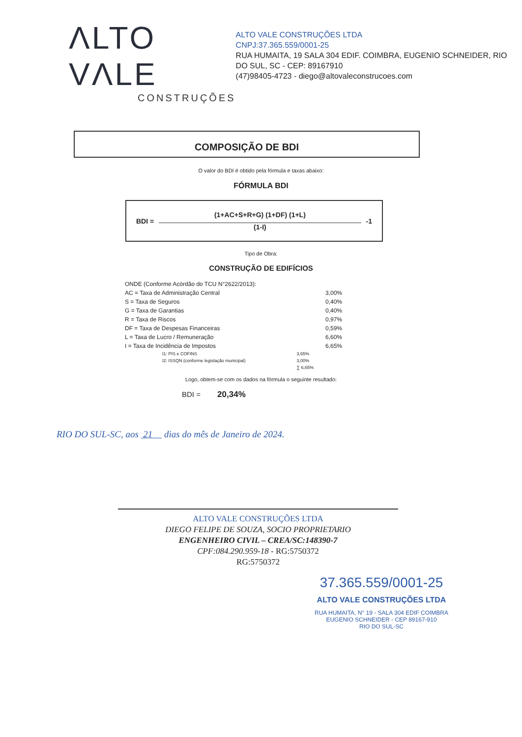ΛLTO VΛLE
CONSTRUÇÕES
ALTO VALE CONSTRUÇÕES LTDA
CNPJ:37.365.559/0001-25
RUA HUMAITA, 19 SALA 304 EDIF. COIMBRA, EUGENIO SCHNEIDER, RIO DO SUL, SC - CEP: 89167910
(47)98405-4723 - diego@altovaleconstrucoes.com
COMPOSIÇÃO DE BDI
O valor do BDI é obtido pela fórmula e taxas abaixo:
FÓRMULA BDI
BDI =
(1+AC+S+R+G) (1+DF) (1+L)
(1-I)
-1
Tipo de Obra:
CONSTRUÇÃO DE EDIFÍCIOS
| ONDE (Conforme Acórdão do TCU N°2622/2013): | | |
| AC = Taxa de Administração Central | | 3,00% |
| S = Taxa de Seguros | | 0,40% |
| G = Taxa de Garantias | | 0,40% |
| R = Taxa de Riscos | | 0,97% |
| DF = Taxa de Despesas Financeiras | | 0,59% |
| L = Taxa de Lucro / Remuneração | | 6,60% |
| I = Taxa de Incidência de Impostos | | 6,65% |
| I1: PIS e COFINS | 3,65% | |
| I2: ISSQN (conforme legislação municipal) | 3,00% | |
| | ∑ 6,65% | |
Logo, obtem-se com os dados na fórmula o seguinte resultado:
BDI = 20,34%
RIO DO SUL-SC, aos 21 dias do mês de Janeiro de 2024.
ALTO VALE CONSTRUÇÕES LTDA
DIEGO FELIPE DE SOUZA, SOCIO PROPRIETARIO
ENGENHEIRO CIVIL – CREA/SC:148390-7
CPF:084.290.959-18 - RG:5750372
RG:5750372
37.365.559/0001-25
ALTO VALE CONSTRUÇÕES LTDA
RUA HUMAITA, N° 19 - SALA 304 EDIF COIMBRA
EUGENIO SCHNEIDER - CEP 89167-910
RIO DO SUL-SC